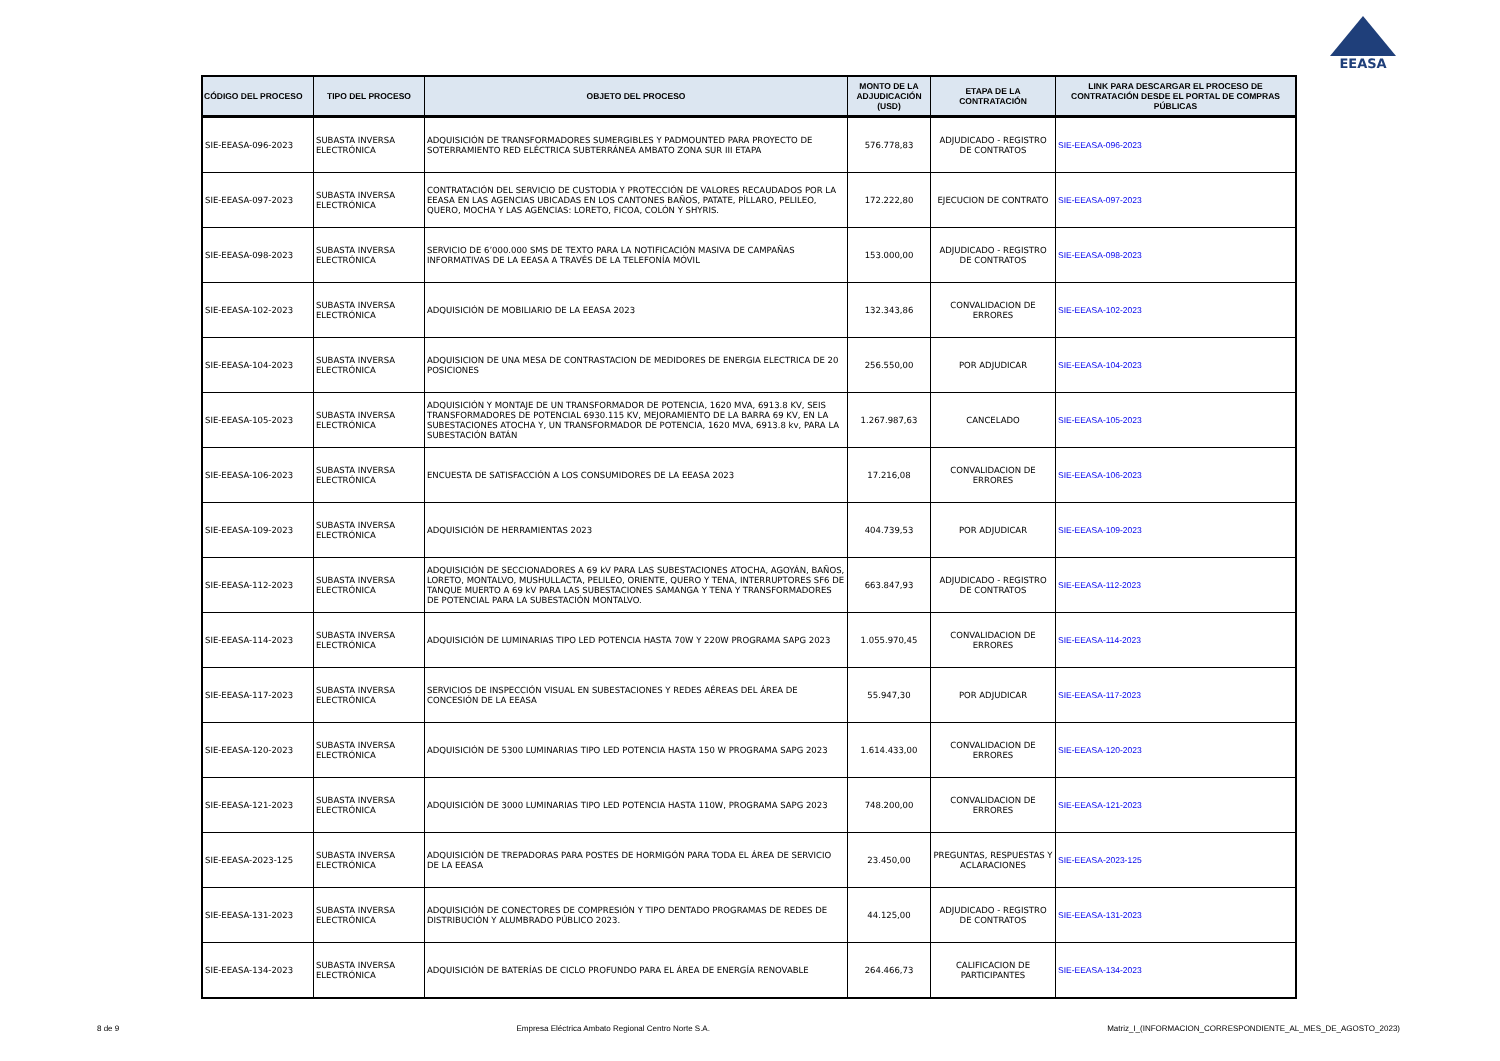EEASA
| CÓDIGO DEL PROCESO | TIPO DEL PROCESO | OBJETO DEL PROCESO | MONTO DE LA ADJUDICACIÓN (USD) | ETAPA DE LA CONTRATACIÓN | LINK PARA DESCARGAR EL PROCESO DE CONTRATACIÓN DESDE EL PORTAL DE COMPRAS PÚBLICAS |
| --- | --- | --- | --- | --- | --- |
| SIE-EEASA-096-2023 | SUBASTA INVERSA ELECTRÓNICA | ADQUISICIÓN DE TRANSFORMADORES SUMERGIBLES Y PADMOUNTED PARA PROYECTO DE SOTERRAMIENTO RED ELÉCTRICA SUBTERRÁNEA AMBATO ZONA SUR III ETAPA | 576.778,83 | ADJUDICADO - REGISTRO DE CONTRATOS | SIE-EEASA-096-2023 |
| SIE-EEASA-097-2023 | SUBASTA INVERSA ELECTRÓNICA | CONTRATACIÓN DEL SERVICIO DE CUSTODIA Y PROTECCIÓN DE VALORES RECAUDADOS POR LA EEASA EN LAS AGENCIAS UBICADAS EN LOS CANTONES BAÑOS, PATATE, PÍLLARO, PELILEO, QUERO, MOCHA Y LAS AGENCIAS: LORETO, FICOA, COLÓN Y SHYRIS. | 172.222,80 | EJECUCION DE CONTRATO | SIE-EEASA-097-2023 |
| SIE-EEASA-098-2023 | SUBASTA INVERSA ELECTRÓNICA | SERVICIO DE 6’000.000 SMS DE TEXTO PARA LA NOTIFICACIÓN MASIVA DE CAMPAÑAS INFORMATIVAS DE LA EEASA A TRAVÉS DE LA TELEFONÍA MÓVIL | 153.000,00 | ADJUDICADO - REGISTRO DE CONTRATOS | SIE-EEASA-098-2023 |
| SIE-EEASA-102-2023 | SUBASTA INVERSA ELECTRÓNICA | ADQUISICIÓN DE MOBILIARIO DE LA EEASA 2023 | 132.343,86 | CONVALIDACION DE ERRORES | SIE-EEASA-102-2023 |
| SIE-EEASA-104-2023 | SUBASTA INVERSA ELECTRÓNICA | ADQUISICION DE UNA MESA DE CONTRASTACION DE MEDIDORES DE ENERGIA ELECTRICA DE 20 POSICIONES | 256.550,00 | POR ADJUDICAR | SIE-EEASA-104-2023 |
| SIE-EEASA-105-2023 | SUBASTA INVERSA ELECTRÓNICA | ADQUISICIÓN Y MONTAJE DE UN TRANSFORMADOR DE POTENCIA, 1620 MVA, 6913.8 KV, SEIS TRANSFORMADORES DE POTENCIAL 6930.115 KV, MEJORAMIENTO DE LA BARRA 69 KV, EN LA SUBESTACIONES ATOCHA Y, UN TRANSFORMADOR DE POTENCIA, 1620 MVA, 6913.8 kv, PARA LA SUBESTACIÓN BATÁN | 1.267.987,63 | CANCELADO | SIE-EEASA-105-2023 |
| SIE-EEASA-106-2023 | SUBASTA INVERSA ELECTRÓNICA | ENCUESTA DE SATISFACCIÓN A LOS CONSUMIDORES DE LA EEASA 2023 | 17.216,08 | CONVALIDACION DE ERRORES | SIE-EEASA-106-2023 |
| SIE-EEASA-109-2023 | SUBASTA INVERSA ELECTRÓNICA | ADQUISICIÓN DE HERRAMIENTAS 2023 | 404.739,53 | POR ADJUDICAR | SIE-EEASA-109-2023 |
| SIE-EEASA-112-2023 | SUBASTA INVERSA ELECTRÓNICA | ADQUISICIÓN DE SECCIONADORES A 69 kV PARA LAS SUBESTACIONES ATOCHA, AGOYÁN, BAÑOS, LORETO, MONTALVO, MUSHULLACTA, PELILEO, ORIENTE, QUERO Y TENA, INTERRUPTORES SF6 DE TANQUE MUERTO A 69 kV PARA LAS SUBESTACIONES SAMANGA Y TENA Y TRANSFORMADORES DE POTENCIAL PARA LA SUBESTACIÓN MONTALVO. | 663.847,93 | ADJUDICADO - REGISTRO DE CONTRATOS | SIE-EEASA-112-2023 |
| SIE-EEASA-114-2023 | SUBASTA INVERSA ELECTRÓNICA | ADQUISICIÓN DE LUMINARIAS TIPO LED POTENCIA HASTA 70W Y 220W PROGRAMA SAPG 2023 | 1.055.970,45 | CONVALIDACION DE ERRORES | SIE-EEASA-114-2023 |
| SIE-EEASA-117-2023 | SUBASTA INVERSA ELECTRÓNICA | SERVICIOS DE INSPECCIÓN VISUAL EN SUBESTACIONES Y REDES AÉREAS DEL ÁREA DE CONCESIÓN DE LA EEASA | 55.947,30 | POR ADJUDICAR | SIE-EEASA-117-2023 |
| SIE-EEASA-120-2023 | SUBASTA INVERSA ELECTRÓNICA | ADQUISICIÓN DE 5300 LUMINARIAS TIPO LED POTENCIA HASTA 150 W PROGRAMA SAPG 2023 | 1.614.433,00 | CONVALIDACION DE ERRORES | SIE-EEASA-120-2023 |
| SIE-EEASA-121-2023 | SUBASTA INVERSA ELECTRÓNICA | ADQUISICIÓN DE 3000 LUMINARIAS TIPO LED POTENCIA HASTA 110W, PROGRAMA SAPG 2023 | 748.200,00 | CONVALIDACION DE ERRORES | SIE-EEASA-121-2023 |
| SIE-EEASA-2023-125 | SUBASTA INVERSA ELECTRÓNICA | ADQUISICIÓN DE TREPADORAS PARA POSTES DE HORMIGÓN PARA TODA EL ÁREA DE SERVICIO DE LA EEASA | 23.450,00 | PREGUNTAS, RESPUESTAS Y ACLARACIONES | SIE-EEASA-2023-125 |
| SIE-EEASA-131-2023 | SUBASTA INVERSA ELECTRÓNICA | ADQUISICIÓN DE CONECTORES DE COMPRESIÓN Y TIPO DENTADO PROGRAMAS DE REDES DE DISTRIBUCIÓN Y ALUMBRADO PÚBLICO 2023. | 44.125,00 | ADJUDICADO - REGISTRO DE CONTRATOS | SIE-EEASA-131-2023 |
| SIE-EEASA-134-2023 | SUBASTA INVERSA ELECTRÓNICA | ADQUISICIÓN DE BATERÍAS DE CICLO PROFUNDO PARA EL ÁREA DE ENERGÍA RENOVABLE | 264.466,73 | CALIFICACION DE PARTICIPANTES | SIE-EEASA-134-2023 |
8 de 9 Empresa Eléctrica Ambato Regional Centro Norte S.A. Matriz_I_(INFORMACION_CORRESPONDIENTE_AL_MES_DE_AGOSTO_2023)